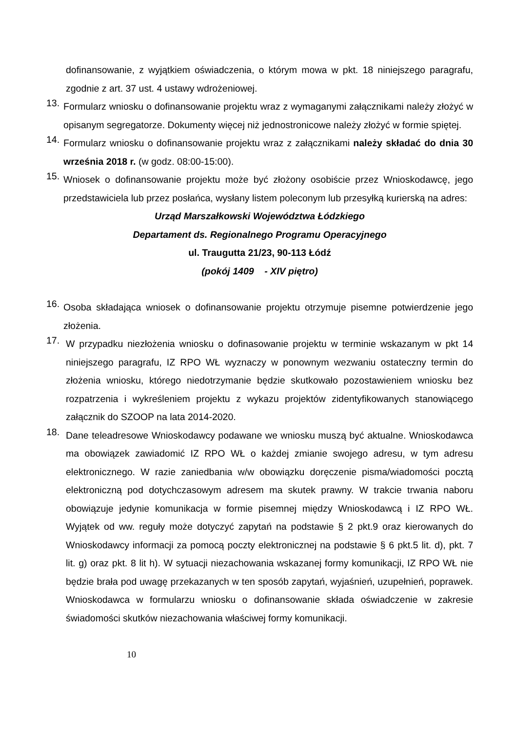dofinansowanie, z wyjątkiem oświadczenia, o którym mowa w pkt. 18 niniejszego paragrafu, zgodnie z art. 37 ust. 4 ustawy wdrożeniowej.
13.
Formularz wniosku o dofinansowanie projektu wraz z wymaganymi załącznikami należy złożyć w opisanym segregatorze. Dokumenty więcej niż jednostronicowe należy złożyć w formie spiętej.
14.
Formularz wniosku o dofinansowanie projektu wraz z załącznikami należy składać do dnia 30 września 2018 r. (w godz. 08:00-15:00).
15.
Wniosek o dofinansowanie projektu może być złożony osobiście przez Wnioskodawcę, jego przedstawiciela lub przez posłańca, wysłany listem poleconym lub przesyłką kurierską na adres:
Urząd Marszałkowski Województwa Łódzkiego
Departament ds. Regionalnego Programu Operacyjnego
ul. Traugutta 21/23, 90-113 Łódź
(pokój 1409 - XIV piętro)
16.
Osoba składająca wniosek o dofinansowanie projektu otrzymuje pisemne potwierdzenie jego złożenia.
17.
W przypadku niezłożenia wniosku o dofinasowanie projektu w terminie wskazanym w pkt 14 niniejszego paragrafu, IZ RPO WŁ wyznaczy w ponownym wezwaniu ostateczny termin do złożenia wniosku, którego niedotrzymanie będzie skutkowało pozostawieniem wniosku bez rozpatrzenia i wykreśleniem projektu z wykazu projektów zidentyfikowanych stanowiącego załącznik do SZOOP na lata 2014-2020.
18.
Dane teleadresowe Wnioskodawcy podawane we wniosku muszą być aktualne. Wnioskodawca ma obowiązek zawiadomić IZ RPO WŁ o każdej zmianie swojego adresu, w tym adresu elektronicznego. W razie zaniedbania w/w obowiązku doręczenie pisma/wiadomości pocztą elektroniczną pod dotychczasowym adresem ma skutek prawny. W trakcie trwania naboru obowiązuje jedynie komunikacja w formie pisemnej między Wnioskodawcą i IZ RPO WŁ. Wyjątek od ww. reguły może dotyczyć zapytań na podstawie § 2 pkt.9 oraz kierowanych do Wnioskodawcy informacji za pomocą poczty elektronicznej na podstawie § 6 pkt.5 lit. d), pkt. 7 lit. g) oraz pkt. 8 lit h). W sytuacji niezachowania wskazanej formy komunikacji, IZ RPO WŁ nie będzie brała pod uwagę przekazanych w ten sposób zapytań, wyjaśnień, uzupełnień, poprawek. Wnioskodawca w formularzu wniosku o dofinansowanie składa oświadczenie w zakresie świadomości skutków niezachowania właściwej formy komunikacji.
10